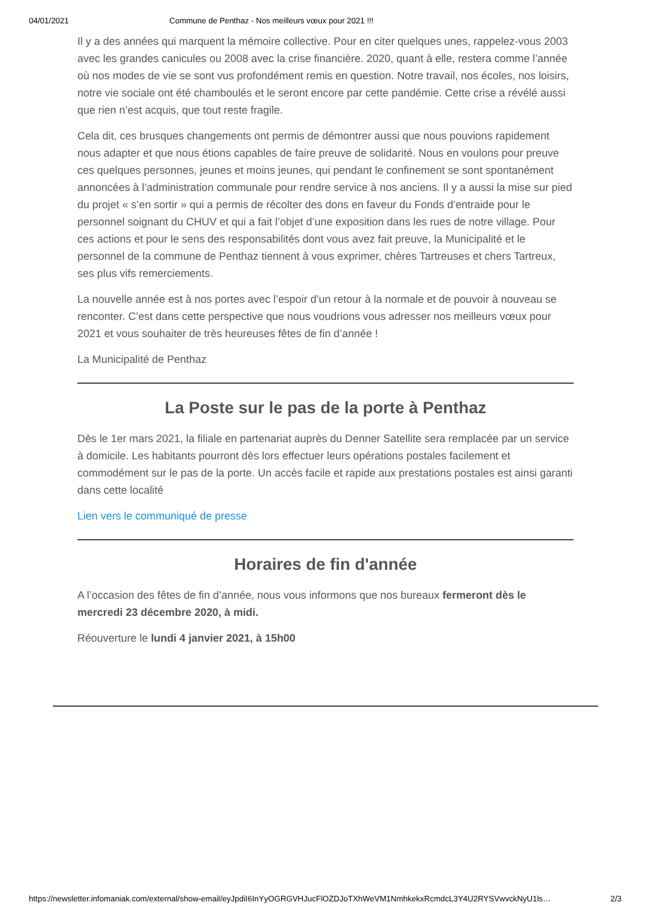04/01/2021 Commune de Penthaz - Nos meilleurs vœux pour 2021 !!!
Il y a des années qui marquent la mémoire collective. Pour en citer quelques unes, rappelez-vous 2003 avec les grandes canicules ou 2008 avec la crise financière. 2020, quant à elle, restera comme l’année où nos modes de vie se sont vus profondément remis en question. Notre travail, nos écoles, nos loisirs, notre vie sociale ont été chamboulés et le seront encore par cette pandémie. Cette crise a révélé aussi que rien n’est acquis, que tout reste fragile.
Cela dit, ces brusques changements ont permis de démontrer aussi que nous pouvions rapidement nous adapter et que nous étions capables de faire preuve de solidarité. Nous en voulons pour preuve ces quelques personnes, jeunes et moins jeunes, qui pendant le confinement se sont spontanément annoncées à l’administration communale pour rendre service à nos anciens. Il y a aussi la mise sur pied du projet « s’en sortir » qui a permis de récolter des dons en faveur du Fonds d’entraide pour le personnel soignant du CHUV et qui a fait l’objet d’une exposition dans les rues de notre village. Pour ces actions et pour le sens des responsabilités dont vous avez fait preuve, la Municipalité et le personnel de la commune de Penthaz tiennent à vous exprimer, chères Tartreuses et chers Tartreux, ses plus vifs remerciements.
La nouvelle année est à nos portes avec l’espoir d’un retour à la normale et de pouvoir à nouveau se renconter. C’est dans cette perspective que nous voudrions vous adresser nos meilleurs vœux pour 2021 et vous souhaiter de très heureuses fêtes de fin d’année !
La Municipalité de Penthaz
La Poste sur le pas de la porte à Penthaz
Dès le 1er mars 2021, la filiale en partenariat auprès du Denner Satellite sera remplacée par un service à domicile. Les habitants pourront dès lors effectuer leurs opérations postales facilement et commodément sur le pas de la porte. Un accès facile et rapide aux prestations postales est ainsi garanti dans cette localité
Lien vers le communiqué de presse
Horaires de fin d'année
A l’occasion des fêtes de fin d’année, nous vous informons que nos bureaux fermeront dès le mercredi 23 décembre 2020, à midi.
Réouverture le lundi 4 janvier 2021, à 15h00
https://newsletter.infomaniak.com/external/show-email/eyJpdiI6InYyOGRGVHJucFlOZDJoTXhWeVM1NmhkekxRcmdcL3Y4U2RYSVwvckNyU1ls… 2/3